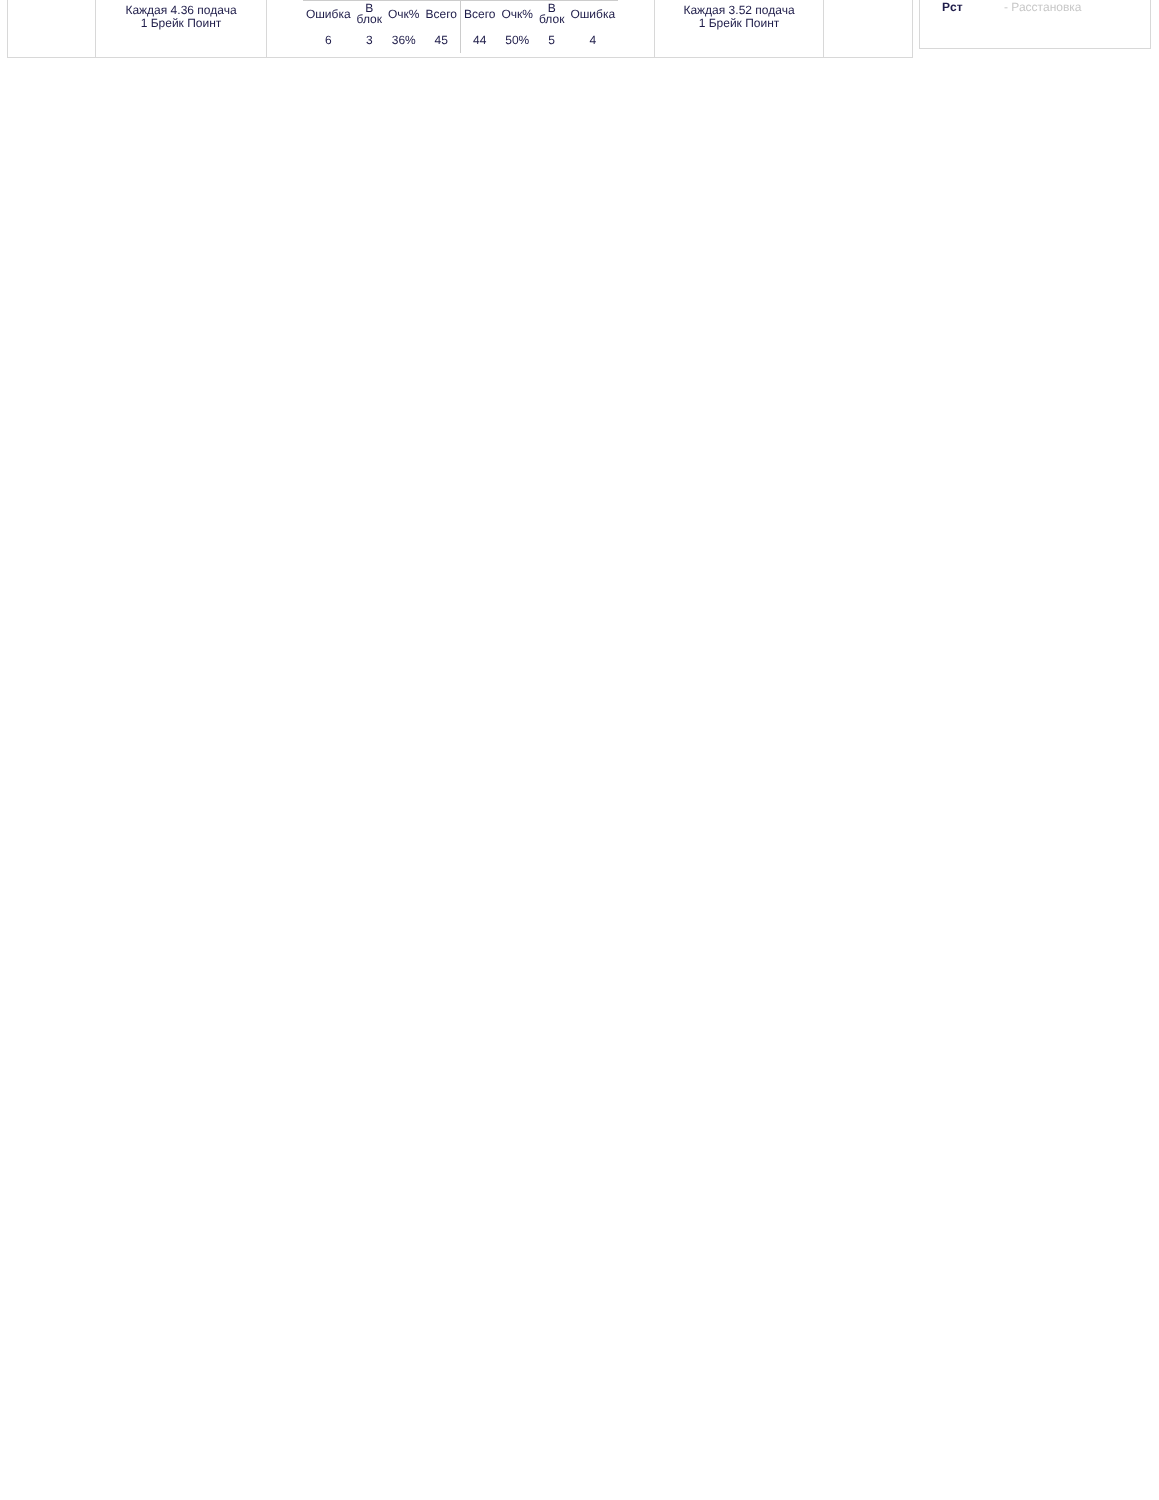Каждая 4.36 подача
1 Брейк Поинт
| Ошибка | В блок | Очк% | Всего | Всего | Очк% | В блок | Ошибка |
| 6 | 3 | 36% | 45 | 44 | 50% | 5 | 4 |
Каждая 3.52 подача
1 Брейк Поинт
Рст - Расстановка